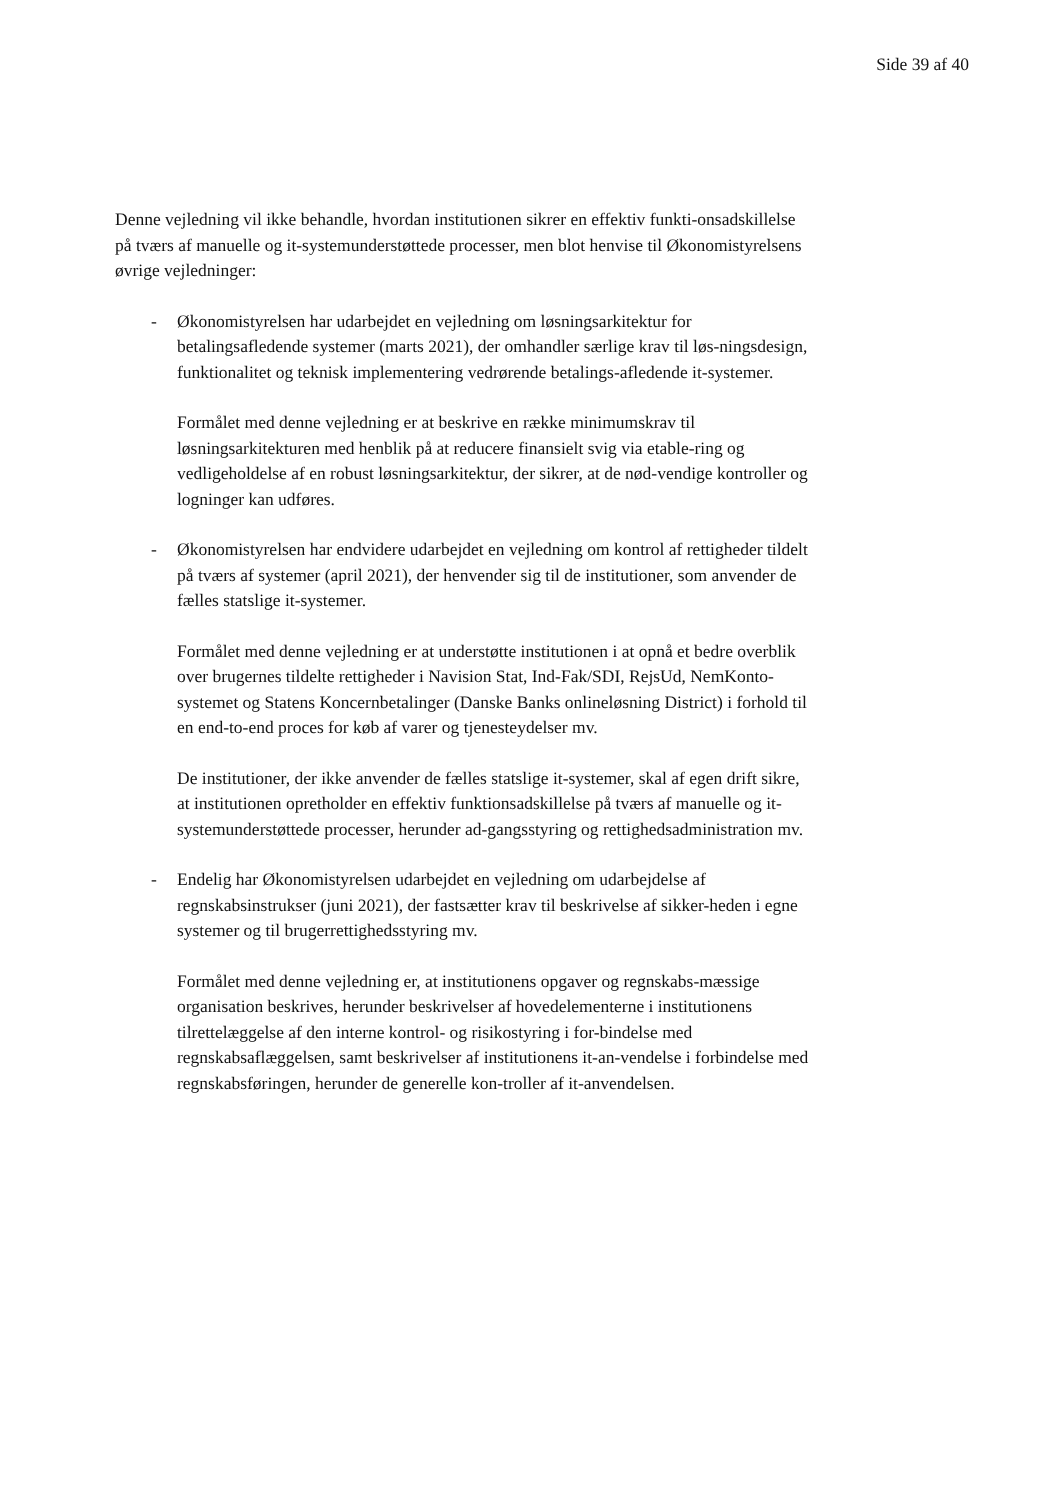Side 39 af 40
Denne vejledning vil ikke behandle, hvordan institutionen sikrer en effektiv funkti-onsadskillelse på tværs af manuelle og it-systemunderstøttede processer, men blot henvise til Økonomistyrelsens øvrige vejledninger:
- Økonomistyrelsen har udarbejdet en vejledning om løsningsarkitektur for betalingsafledende systemer (marts 2021), der omhandler særlige krav til løs-ningsdesign, funktionalitet og teknisk implementering vedrørende betalings-afledende it-systemer.
Formålet med denne vejledning er at beskrive en række minimumskrav til løsningsarkitekturen med henblik på at reducere finansielt svig via etable-ring og vedligeholdelse af en robust løsningsarkitektur, der sikrer, at de nød-vendige kontroller og logninger kan udføres.
- Økonomistyrelsen har endvidere udarbejdet en vejledning om kontrol af rettigheder tildelt på tværs af systemer (april 2021), der henvender sig til de institutioner, som anvender de fælles statslige it-systemer.
Formålet med denne vejledning er at understøtte institutionen i at opnå et bedre overblik over brugernes tildelte rettigheder i Navision Stat, Ind-Fak/SDI, RejsUd, NemKonto-systemet og Statens Koncernbetalinger (Danske Banks onlineløsning District) i forhold til en end-to-end proces for køb af varer og tjenesteydelser mv.
De institutioner, der ikke anvender de fælles statslige it-systemer, skal af egen drift sikre, at institutionen opretholder en effektiv funktionsadskillelse på tværs af manuelle og it-systemunderstøttede processer, herunder ad-gangsstyring og rettighedsadministration mv.
- Endelig har Økonomistyrelsen udarbejdet en vejledning om udarbejdelse af regnskabsinstrukser (juni 2021), der fastsætter krav til beskrivelse af sikker-heden i egne systemer og til brugerrettighedsstyring mv.
Formålet med denne vejledning er, at institutionens opgaver og regnskabs-mæssige organisation beskrives, herunder beskrivelser af hovedelementerne i institutionens tilrettelæggelse af den interne kontrol- og risikostyring i for-bindelse med regnskabsaflæggelsen, samt beskrivelser af institutionens it-an-vendelse i forbindelse med regnskabsføringen, herunder de generelle kon-troller af it-anvendelsen.